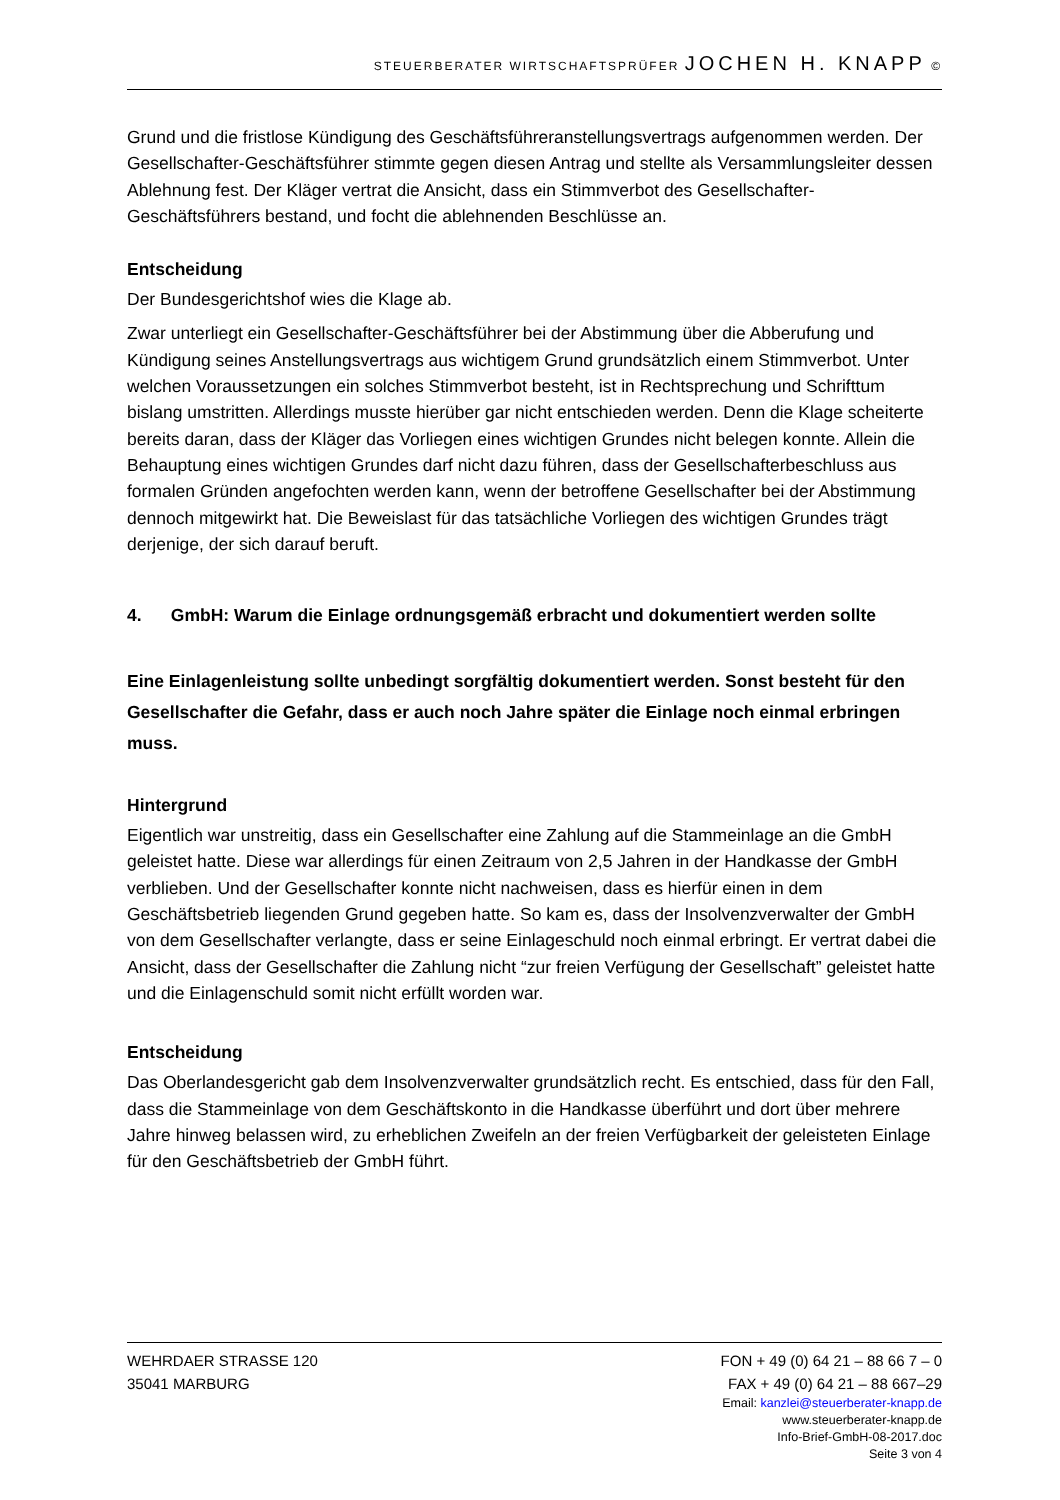STEUERBERATER WIRTSCHAFTSPRÜFER JOCHEN H. KNAPP ©
Grund und die fristlose Kündigung des Geschäftsführeranstellungsvertrags aufgenommen werden. Der Gesellschafter-Geschäftsführer stimmte gegen diesen Antrag und stellte als Versammlungsleiter dessen Ablehnung fest. Der Kläger vertrat die Ansicht, dass ein Stimmverbot des Gesellschafter-Geschäftsführers bestand, und focht die ablehnenden Beschlüsse an.
Entscheidung
Der Bundesgerichtshof wies die Klage ab.
Zwar unterliegt ein Gesellschafter-Geschäftsführer bei der Abstimmung über die Abberufung und Kündigung seines Anstellungsvertrags aus wichtigem Grund grundsätzlich einem Stimmverbot. Unter welchen Voraussetzungen ein solches Stimmverbot besteht, ist in Rechtsprechung und Schrifttum bislang umstritten. Allerdings musste hierüber gar nicht entschieden werden. Denn die Klage scheiterte bereits daran, dass der Kläger das Vorliegen eines wichtigen Grundes nicht belegen konnte. Allein die Behauptung eines wichtigen Grundes darf nicht dazu führen, dass der Gesellschafterbeschluss aus formalen Gründen angefochten werden kann, wenn der betroffene Gesellschafter bei der Abstimmung dennoch mitgewirkt hat. Die Beweislast für das tatsächliche Vorliegen des wichtigen Grundes trägt derjenige, der sich darauf beruft.
4. GmbH: Warum die Einlage ordnungsgemäß erbracht und dokumentiert werden sollte
Eine Einlagenleistung sollte unbedingt sorgfältig dokumentiert werden. Sonst besteht für den Gesellschafter die Gefahr, dass er auch noch Jahre später die Einlage noch einmal erbringen muss.
Hintergrund
Eigentlich war unstreitig, dass ein Gesellschafter eine Zahlung auf die Stammeinlage an die GmbH geleistet hatte. Diese war allerdings für einen Zeitraum von 2,5 Jahren in der Handkasse der GmbH verblieben. Und der Gesellschafter konnte nicht nachweisen, dass es hierfür einen in dem Geschäftsbetrieb liegenden Grund gegeben hatte. So kam es, dass der Insolvenzverwalter der GmbH von dem Gesellschafter verlangte, dass er seine Einlageschuld noch einmal erbringt. Er vertrat dabei die Ansicht, dass der Gesellschafter die Zahlung nicht “zur freien Verfügung der Gesellschaft” geleistet hatte und die Einlagenschuld somit nicht erfüllt worden war.
Entscheidung
Das Oberlandesgericht gab dem Insolvenzverwalter grundsätzlich recht. Es entschied, dass für den Fall, dass die Stammeinlage von dem Geschäftskonto in die Handkasse überführt und dort über mehrere Jahre hinweg belassen wird, zu erheblichen Zweifeln an der freien Verfügbarkeit der geleisteten Einlage für den Geschäftsbetrieb der GmbH führt.
WEHRDAER STRASSE 120 FON + 49 (0) 64 21 – 88 66 7 – 0
35041 MARBURG FAX + 49 (0) 64 21 – 88 667–29
Email: kanzlei@steuerberater-knapp.de
www.steuerberater-knapp.de
Info-Brief-GmbH-08-2017.doc
Seite 3 von 4